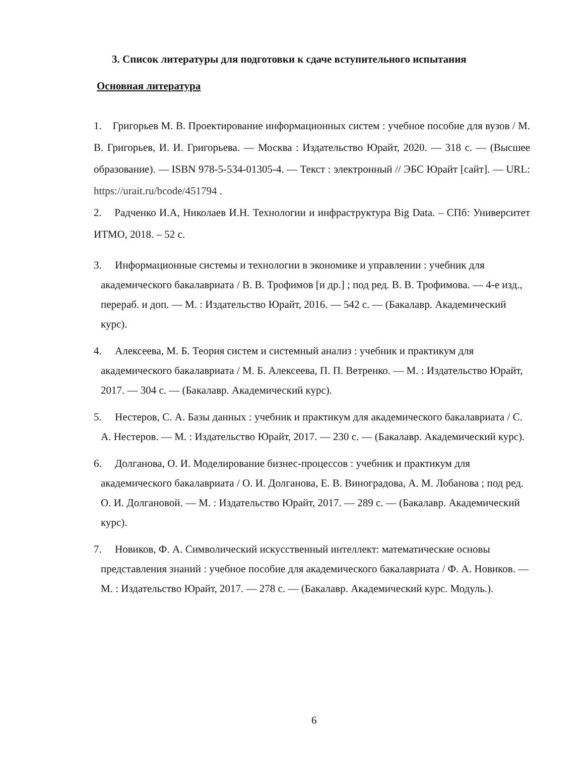3. Список литературы для подготовки к сдаче вступительного испытания
Основная литература
1. Григорьев М. В. Проектирование информационных систем : учебное пособие для вузов / М. В. Григорьев, И. И. Григорьева. — Москва : Издательство Юрайт, 2020. — 318 с. — (Высшее образование). — ISBN 978-5-534-01305-4. — Текст : электронный // ЭБС Юрайт [сайт]. — URL: https://urait.ru/bcode/451794 .
2. Радченко И.А, Николаев И.Н. Технологии и инфраструктура Big Data. – СПб: Университет ИТМО, 2018. – 52 с.
3. Информационные системы и технологии в экономике и управлении : учебник для академического бакалавриата / В. В. Трофимов [и др.] ; под ред. В. В. Трофимова. — 4-е изд., перераб. и доп. — М. : Издательство Юрайт, 2016. — 542 с. — (Бакалавр. Академический курс).
4. Алексеева, М. Б. Теория систем и системный анализ : учебник и практикум для академического бакалавриата / М. Б. Алексеева, П. П. Ветренко. — М. : Издательство Юрайт, 2017. — 304 с. — (Бакалавр. Академический курс).
5. Нестеров, С. А. Базы данных : учебник и практикум для академического бакалавриата / С. А. Нестеров. — М. : Издательство Юрайт, 2017. — 230 с. — (Бакалавр. Академический курс).
6. Долганова, О. И. Моделирование бизнес-процессов : учебник и практикум для академического бакалавриата / О. И. Долганова, Е. В. Виноградова, А. М. Лобанова ; под ред. О. И. Долгановой. — М. : Издательство Юрайт, 2017. — 289 с. — (Бакалавр. Академический курс).
7. Новиков, Ф. А. Символический искусственный интеллект: математические основы представления знаний : учебное пособие для академического бакалавриата / Ф. А. Новиков. — М. : Издательство Юрайт, 2017. — 278 с. — (Бакалавр. Академический курс. Модуль.).
6